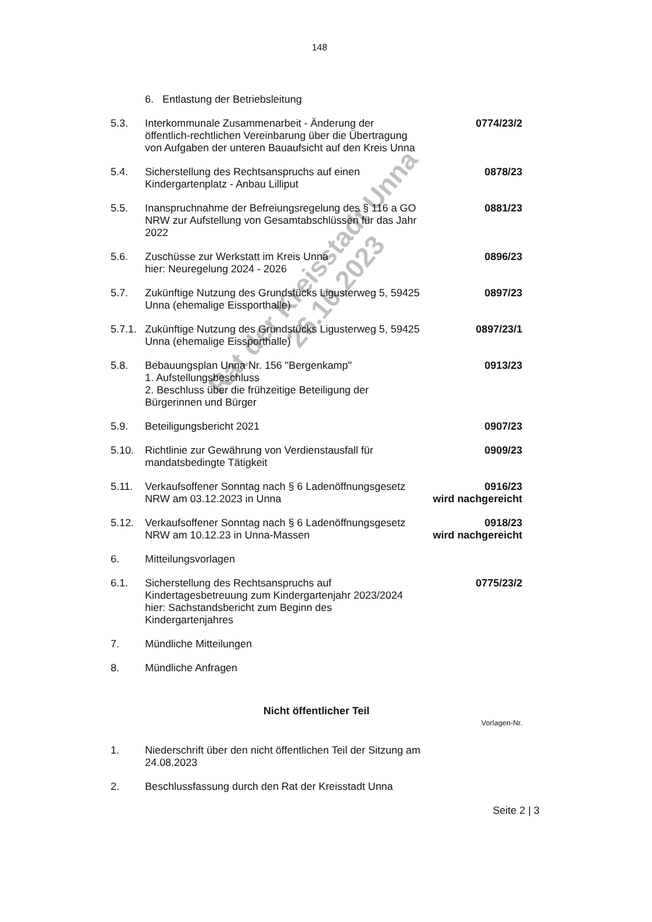148
6. Entlastung der Betriebsleitung
5.3. Interkommunale Zusammenarbeit - Änderung der öffentlich-rechtlichen Vereinbarung über die Übertragung von Aufgaben der unteren Bauaufsicht auf den Kreis Unna
0774/23/2
5.4. Sicherstellung des Rechtsanspruchs auf einen Kindergartenplatz - Anbau Lilliput
0878/23
5.5. Inanspruchnahme der Befreiungsregelung des § 116 a GO NRW zur Aufstellung von Gesamtabschlüssen für das Jahr 2022
0881/23
5.6. Zuschüsse zur Werkstatt im Kreis Unna
hier: Neuregelung 2024 - 2026
0896/23
5.7. Zukünftige Nutzung des Grundstücks Ligusterweg 5, 59425 Unna (ehemalige Eissporthalle)
0897/23
5.7.1.
Zukünftige Nutzung des Grundstücks Ligusterweg 5, 59425 Unna (ehemalige Eissporthalle)
0897/23/1
5.8. Bebauungsplan Unna Nr. 156 "Bergenkamp"
1. Aufstellungsbeschluss
2. Beschluss über die frühzeitige Beteiligung der Bürgerinnen und Bürger
0913/23
5.9. Beteiligungsbericht 2021 0907/23
5.10. Richtlinie zur Gewährung von Verdienstausfall für mandatsbedingte Tätigkeit
0909/23
5.11. Verkaufsoffener Sonntag nach § 6 Ladenöffnungsgesetz NRW am 03.12.2023 in Unna
0916/23
wird nachgereicht
5.12. Verkaufsoffener Sonntag nach § 6 Ladenöffnungsgesetz NRW am 10.12.23 in Unna-Massen
0918/23
wird nachgereicht
6. Mitteilungsvorlagen
6.1. Sicherstellung des Rechtsanspruchs auf Kindertagesbetreuung zum Kindergartenjahr 2023/2024 hier: Sachstandsbericht zum Beginn des Kindergartenjahres
0775/23/2
7. Mündliche Mitteilungen
8. Mündliche Anfragen
Nicht öffentlicher Teil
Vorlagen-Nr.
1. Niederschrift über den nicht öffentlichen Teil der Sitzung am 24.08.2023
2. Beschlussfassung durch den Rat der Kreisstadt Unna
Seite 2 | 3
Rat der Kreisstadt Unna
26.10.2023